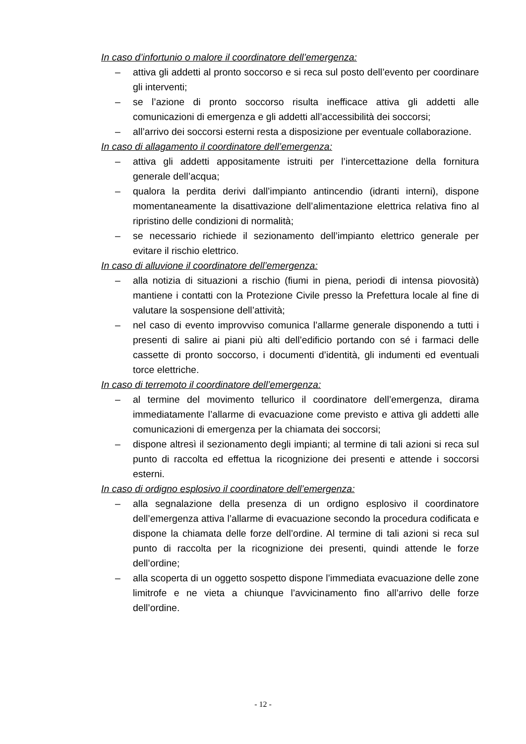In caso d’infortunio o malore il coordinatore dell’emergenza:
– attiva gli addetti al pronto soccorso e si reca sul posto dell’evento per coordinare gli interventi;
– se l’azione di pronto soccorso risulta inefficace attiva gli addetti alle comunicazioni di emergenza e gli addetti all’accessibilità dei soccorsi;
– all’arrivo dei soccorsi esterni resta a disposizione per eventuale collaborazione.
In caso di allagamento il coordinatore dell’emergenza:
– attiva gli addetti appositamente istruiti per l’intercettazione della fornitura generale dell’acqua;
– qualora la perdita derivi dall’impianto antincendio (idranti interni), dispone momentaneamente la disattivazione dell’alimentazione elettrica relativa fino al ripristino delle condizioni di normalità;
– se necessario richiede il sezionamento dell’impianto elettrico generale per evitare il rischio elettrico.
In caso di alluvione il coordinatore dell’emergenza:
– alla notizia di situazioni a rischio (fiumi in piena, periodi di intensa piovosità) mantiene i contatti con la Protezione Civile presso la Prefettura locale al fine di valutare la sospensione dell’attività;
– nel caso di evento improvviso comunica l’allarme generale disponendo a tutti i presenti di salire ai piani più alti dell’edificio portando con sé i farmaci delle cassette di pronto soccorso, i documenti d’identità, gli indumenti ed eventuali torce elettriche.
In caso di terremoto il coordinatore dell’emergenza:
– al termine del movimento tellurico il coordinatore dell’emergenza, dirama immediatamente l’allarme di evacuazione come previsto e attiva gli addetti alle comunicazioni di emergenza per la chiamata dei soccorsi;
– dispone altresì il sezionamento degli impianti; al termine di tali azioni si reca sul punto di raccolta ed effettua la ricognizione dei presenti e attende i soccorsi esterni.
In caso di ordigno esplosivo il coordinatore dell’emergenza:
– alla segnalazione della presenza di un ordigno esplosivo il coordinatore dell’emergenza attiva l’allarme di evacuazione secondo la procedura codificata e dispone la chiamata delle forze dell’ordine. Al termine di tali azioni si reca sul punto di raccolta per la ricognizione dei presenti, quindi attende le forze dell’ordine;
– alla scoperta di un oggetto sospetto dispone l’immediata evacuazione delle zone limitrofe e ne vieta a chiunque l’avvicinamento fino all’arrivo delle forze dell’ordine.
- 12 -